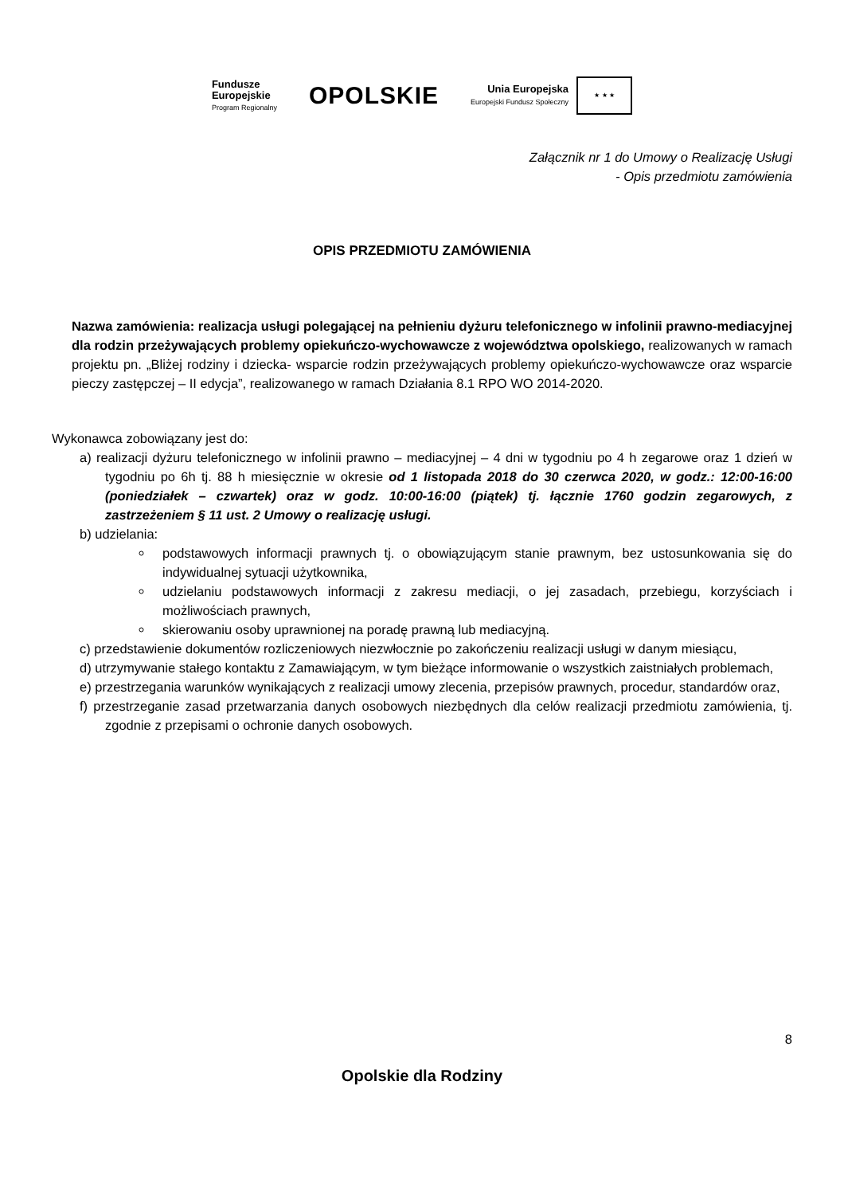Fundusze
Europejskie
Program Regionalny
OPOLSKIE
Unia Europejska
Europejski Fundusz Społeczny ★ ★ ★
Załącznik nr 1 do Umowy o Realizację Usługi
- Opis przedmiotu zamówienia
OPIS PRZEDMIOTU ZAMÓWIENIA
Nazwa zamówienia: realizacja usługi polegającej na pełnieniu dyżuru telefonicznego w infolinii prawno-mediacyjnej dla rodzin przeżywających problemy opiekuńczo-wychowawcze z województwa opolskiego, realizowanych w ramach projektu pn. „Bliżej rodziny i dziecka- wsparcie rodzin przeżywających problemy opiekuńczo-wychowawcze oraz wsparcie pieczy zastępczej – II edycja”, realizowanego w ramach Działania 8.1 RPO WO 2014-2020.
Wykonawca zobowiązany jest do:
a) realizacji dyżuru telefonicznego w infolinii prawno – mediacyjnej – 4 dni w tygodniu po 4 h zegarowe oraz 1 dzień w tygodniu po 6h tj. 88 h miesięcznie w okresie od 1 listopada 2018 do 30 czerwca 2020, w godz.: 12:00-16:00 (poniedziałek – czwartek) oraz w godz. 10:00-16:00 (piątek) tj. łącznie 1760 godzin zegarowych, z zastrzeżeniem § 11 ust. 2 Umowy o realizację usługi.
b) udzielania:
podstawowych informacji prawnych tj. o obowiązującym stanie prawnym, bez ustosunkowania się do indywidualnej sytuacji użytkownika,
udzielaniu podstawowych informacji z zakresu mediacji, o jej zasadach, przebiegu, korzyściach i możliwościach prawnych,
skierowaniu osoby uprawnionej na poradę prawną lub mediacyjną.
c) przedstawienie dokumentów rozliczeniowych niezwłocznie po zakończeniu realizacji usługi w danym miesiącu,
d) utrzymywanie stałego kontaktu z Zamawiającym, w tym bieżące informowanie o wszystkich zaistniałych problemach,
e) przestrzegania warunków wynikających z realizacji umowy zlecenia, przepisów prawnych, procedur, standardów oraz,
f) przestrzeganie zasad przetwarzania danych osobowych niezbędnych dla celów realizacji przedmiotu zamówienia, tj. zgodnie z przepisami o ochronie danych osobowych.
8
Opolskie dla Rodziny